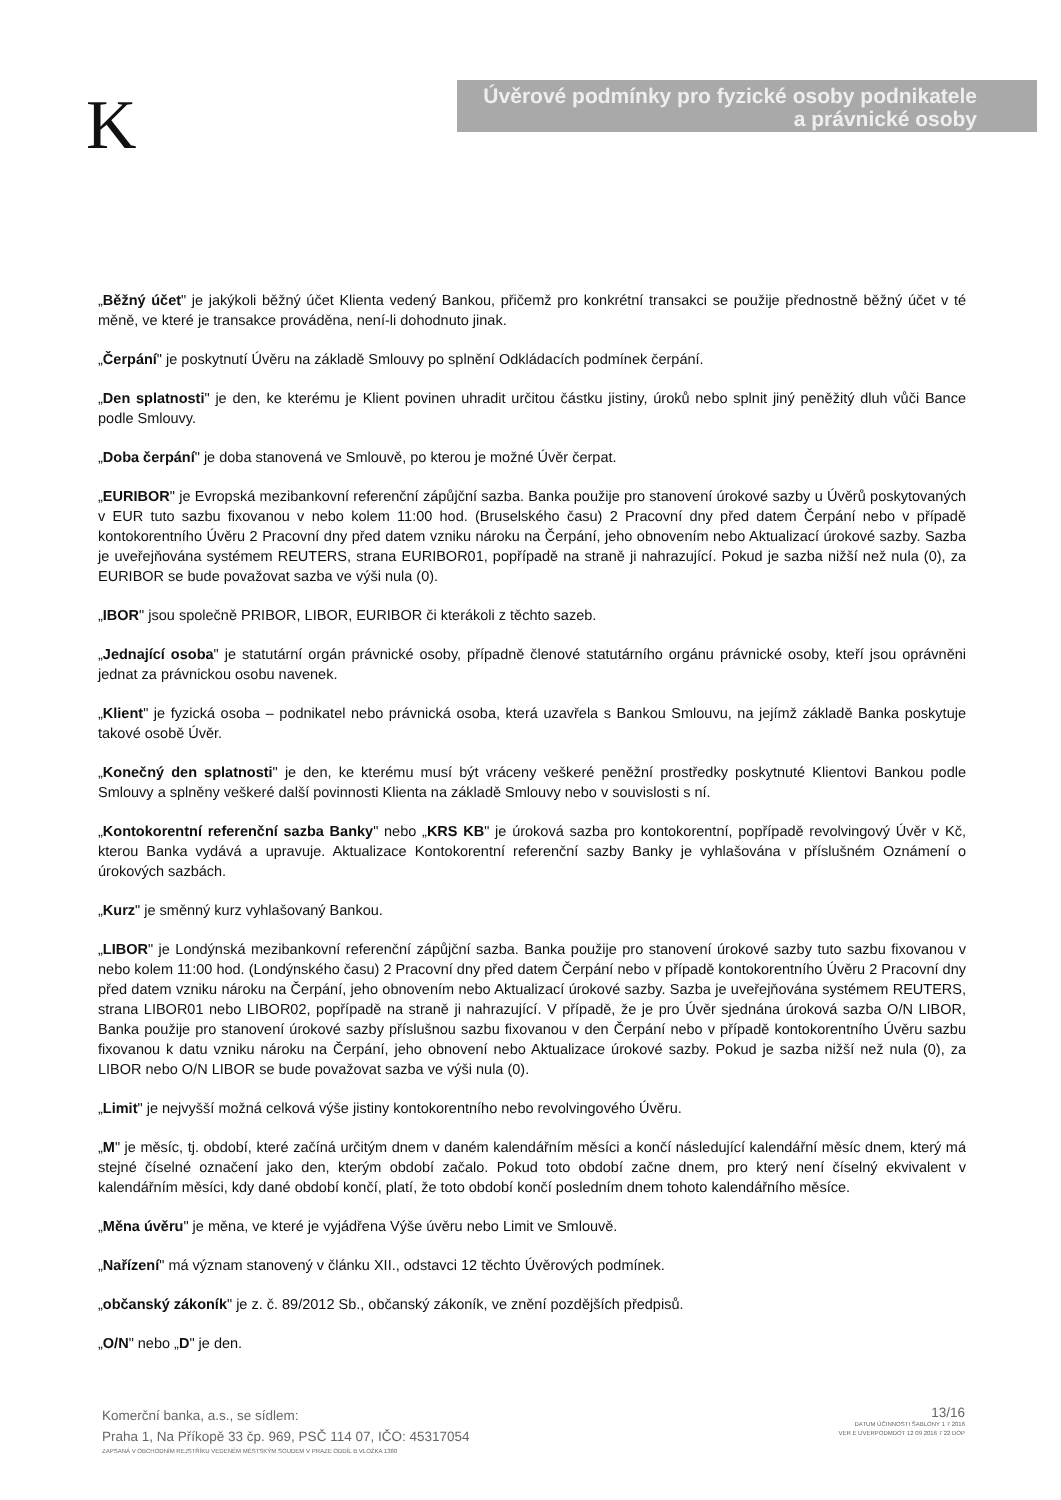K
Úvěrové podmínky pro fyzické osoby podnikatele
a právnické osoby
„Běžný účet" je jakýkoli běžný účet Klienta vedený Bankou, přičemž pro konkrétní transakci se použije přednostně běžný účet v té měně, ve které je transakce prováděna, není-li dohodnuto jinak.
„Čerpání" je poskytnutí Úvěru na základě Smlouvy po splnění Odkládacích podmínek čerpání.
„Den splatnosti" je den, ke kterému je Klient povinen uhradit určitou částku jistiny, úroků nebo splnit jiný peněžitý dluh vůči Bance podle Smlouvy.
„Doba čerpání" je doba stanovená ve Smlouvě, po kterou je možné Úvěr čerpat.
„EURIBOR" je Evropská mezibankovní referenční zápůjční sazba. Banka použije pro stanovení úrokové sazby u Úvěrů poskytovaných v EUR tuto sazbu fixovanou v nebo kolem 11:00 hod. (Bruselského času) 2 Pracovní dny před datem Čerpání nebo v případě kontokorentního Úvěru 2 Pracovní dny před datem vzniku nároku na Čerpání, jeho obnovením nebo Aktualizací úrokové sazby. Sazba je uveřejňována systémem REUTERS, strana EURIBOR01, popřípadě na straně ji nahrazující. Pokud je sazba nižší než nula (0), za EURIBOR se bude považovat sazba ve výši nula (0).
„IBOR" jsou společně PRIBOR, LIBOR, EURIBOR či kterákoli z těchto sazeb.
„Jednající osoba" je statutární orgán právnické osoby, případně členové statutárního orgánu právnické osoby, kteří jsou oprávněni jednat za právnickou osobu navenek.
„Klient" je fyzická osoba – podnikatel nebo právnická osoba, která uzavřela s Bankou Smlouvu, na jejímž základě Banka poskytuje takové osobě Úvěr.
„Konečný den splatnosti" je den, ke kterému musí být vráceny veškeré peněžní prostředky poskytnuté Klientovi Bankou podle Smlouvy a splněny veškeré další povinnosti Klienta na základě Smlouvy nebo v souvislosti s ní.
„Kontokorentní referenční sazba Banky" nebo „KRS KB" je úroková sazba pro kontokorentní, popřípadě revolvingový Úvěr v Kč, kterou Banka vydává a upravuje. Aktualizace Kontokorentní referenční sazby Banky je vyhlašována v příslušném Oznámení o úrokových sazbách.
„Kurz" je směnný kurz vyhlašovaný Bankou.
„LIBOR" je Londýnská mezibankovní referenční zápůjční sazba. Banka použije pro stanovení úrokové sazby tuto sazbu fixovanou v nebo kolem 11:00 hod. (Londýnského času) 2 Pracovní dny před datem Čerpání nebo v případě kontokorentního Úvěru 2 Pracovní dny před datem vzniku nároku na Čerpání, jeho obnovením nebo Aktualizací úrokové sazby. Sazba je uveřejňována systémem REUTERS, strana LIBOR01 nebo LIBOR02, popřípadě na straně ji nahrazující. V případě, že je pro Úvěr sjednána úroková sazba O/N LIBOR, Banka použije pro stanovení úrokové sazby příslušnou sazbu fixovanou v den Čerpání nebo v případě kontokorentního Úvěru sazbu fixovanou k datu vzniku nároku na Čerpání, jeho obnovení nebo Aktualizace úrokové sazby. Pokud je sazba nižší než nula (0), za LIBOR nebo O/N LIBOR se bude považovat sazba ve výši nula (0).
„Limit" je nejvyšší možná celková výše jistiny kontokorentního nebo revolvingového Úvěru.
„M" je měsíc, tj. období, které začíná určitým dnem v daném kalendářním měsíci a končí následující kalendářní měsíc dnem, který má stejné číselné označení jako den, kterým období začalo. Pokud toto období začne dnem, pro který není číselný ekvivalent v kalendářním měsíci, kdy dané období končí, platí, že toto období končí posledním dnem tohoto kalendářního měsíce.
„Měna úvěru" je měna, ve které je vyjádřena Výše úvěru nebo Limit ve Smlouvě.
„Nařízení" má význam stanovený v článku XII., odstavci 12 těchto Úvěrových podmínek.
„občanský zákoník" je z. č. 89/2012 Sb., občanský zákoník, ve znění pozdějších předpisů.
„O/N" nebo „D" je den.
Komerční banka, a.s., se sídlem:
Praha 1, Na Příkopě 33 čp. 969, PSČ 114 07, IČO: 45317054
ZAPSANÁ V OBCHODNÍM REJSTŘÍKU VEDENÉM MĚSTSKÝM SOUDEM V PRAZE ODDÍL B VLOŽKA 1360
13/16
DATUM ÚČINNOSTI ŠABLONY 1 7 2016
VER E UVERPODMDOT 12 09 2016 7 22 DOP